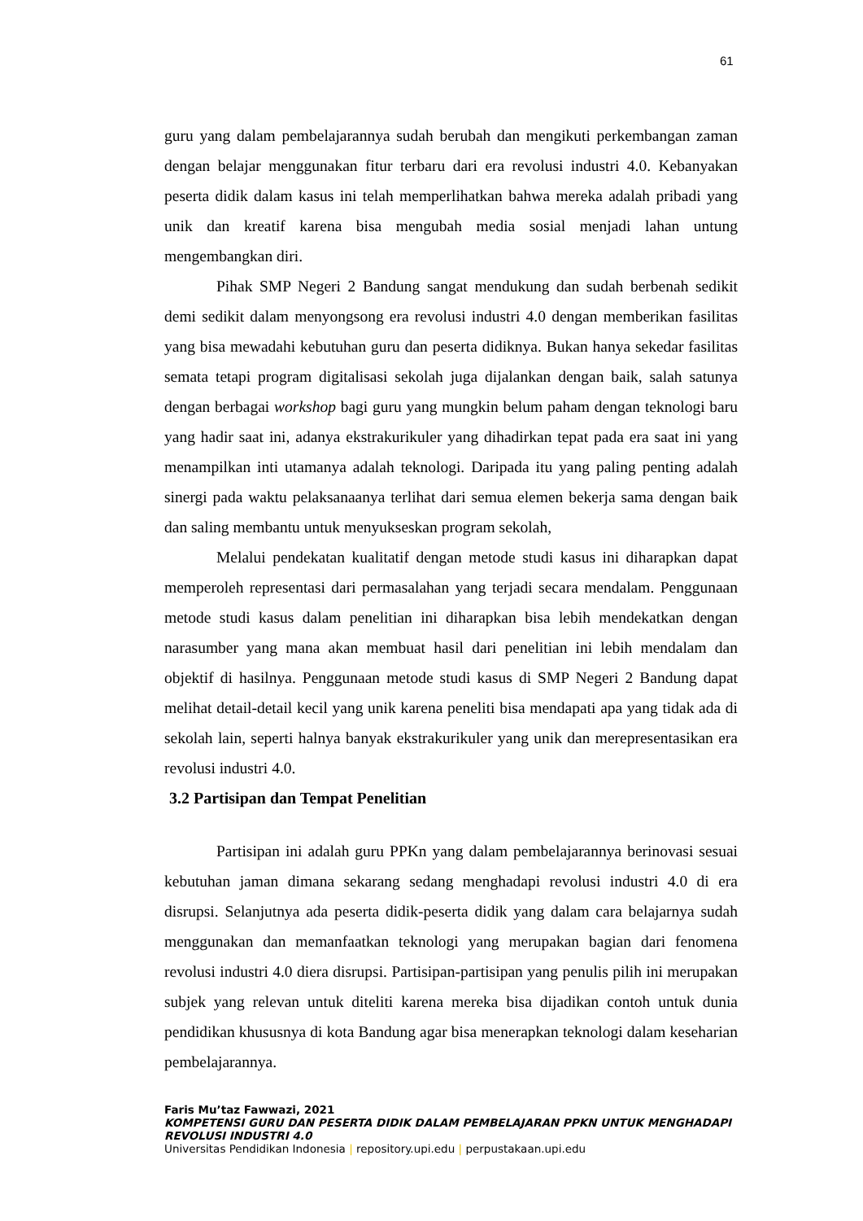61
guru yang dalam pembelajarannya sudah berubah dan mengikuti perkembangan zaman dengan belajar menggunakan fitur terbaru dari era revolusi industri 4.0. Kebanyakan peserta didik dalam kasus ini telah memperlihatkan bahwa mereka adalah pribadi yang unik dan kreatif karena bisa mengubah media sosial menjadi lahan untung mengembangkan diri.
Pihak SMP Negeri 2 Bandung sangat mendukung dan sudah berbenah sedikit demi sedikit dalam menyongsong era revolusi industri 4.0 dengan memberikan fasilitas yang bisa mewadahi kebutuhan guru dan peserta didiknya. Bukan hanya sekedar fasilitas semata tetapi program digitalisasi sekolah juga dijalankan dengan baik, salah satunya dengan berbagai workshop bagi guru yang mungkin belum paham dengan teknologi baru yang hadir saat ini, adanya ekstrakurikuler yang dihadirkan tepat pada era saat ini yang menampilkan inti utamanya adalah teknologi. Daripada itu yang paling penting adalah sinergi pada waktu pelaksanaanya terlihat dari semua elemen bekerja sama dengan baik dan saling membantu untuk menyukseskan program sekolah,
Melalui pendekatan kualitatif dengan metode studi kasus ini diharapkan dapat memperoleh representasi dari permasalahan yang terjadi secara mendalam. Penggunaan metode studi kasus dalam penelitian ini diharapkan bisa lebih mendekatkan dengan narasumber yang mana akan membuat hasil dari penelitian ini lebih mendalam dan objektif di hasilnya. Penggunaan metode studi kasus di SMP Negeri 2 Bandung dapat melihat detail-detail kecil yang unik karena peneliti bisa mendapati apa yang tidak ada di sekolah lain, seperti halnya banyak ekstrakurikuler yang unik dan merepresentasikan era revolusi industri 4.0.
3.2 Partisipan dan Tempat Penelitian
Partisipan ini adalah guru PPKn yang dalam pembelajarannya berinovasi sesuai kebutuhan jaman dimana sekarang sedang menghadapi revolusi industri 4.0 di era disrupsi. Selanjutnya ada peserta didik-peserta didik yang dalam cara belajarnya sudah menggunakan dan memanfaatkan teknologi yang merupakan bagian dari fenomena revolusi industri 4.0 diera disrupsi. Partisipan-partisipan yang penulis pilih ini merupakan subjek yang relevan untuk diteliti karena mereka bisa dijadikan contoh untuk dunia pendidikan khususnya di kota Bandung agar bisa menerapkan teknologi dalam keseharian pembelajarannya.
Faris Mu’taz Fawwazi, 2021
KOMPETENSI GURU DAN PESERTA DIDIK DALAM PEMBELAJARAN PPKN UNTUK MENGHADAPI REVOLUSI INDUSTRI 4.0
Universitas Pendidikan Indonesia | repository.upi.edu | perpustakaan.upi.edu